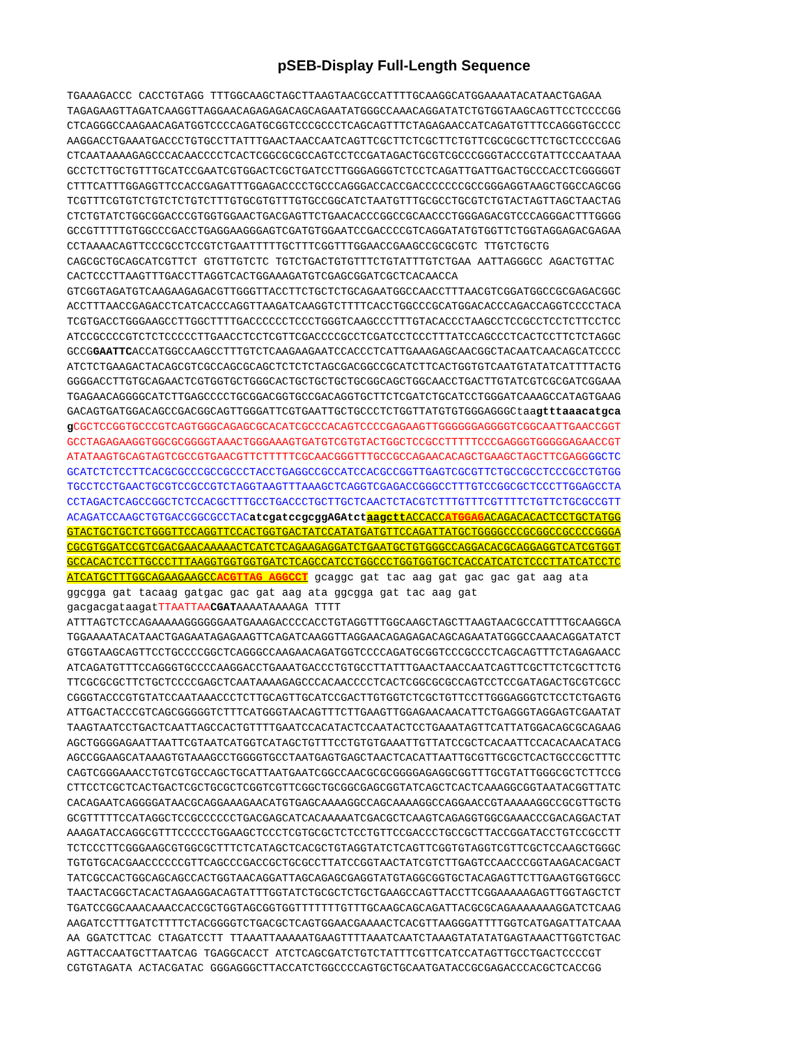pSEB-Display Full-Length Sequence
TGAAAGACCC CACCTGTAGG TTTGGCAAGCTAGCTTAAGTAACGCCATTTTGCAAGGCATGGAAAATACATAACTGAGAA TAGAGAAGTTAGATCAAGGTTAGGAACAGAGAGACAGCAGAATATGGGCCAAACAGGATATCTGTGGTAAGCAGTTCCTCCCCGG CTCAGGGCCAAGAACAGATGGTCCCCAGATGCGGTCCCGCCCTCAGCAGTTTCTAGAGAACCATCAGATGTTTCCAGGGTGCCCC AAGGACCTGAAATGACCCTGTGCCTTATTTGAACTAACCAATCAGTTCGCTTCTCGCTTCTGTTCGCGCGCTTCTGCTCCCCGAG CTCAATAAAAGAGCCCACAACCCCTCACTCGGCGCGCCAGTCCTCCGATAGACTGCGTCGCCCGGGTACCCGTATTCCCAATAAA GCCTCTTGCTGTTTGCATCCGAATCGTGGACTCGCTGATCCTTGGGAGGGTCTCCTCAGATTGATTGACTGCCCACCTCGGGGGT CTTTCATTTGGAGGTTCCACCGAGATTTGGAGACCCCTGCCCAGGGACCACCGACCCCCCCGCCGGGAGGTAAGCTGGCCAGCGG TCGTTTCGTGTCTGTCTCTGTCTTTGTGCGTGTTTGTGCCGGCATCTAATGTTTGCGCCTGCGTCTGTACTAGTTAGCTAACTAG CTCTGTATCTGGCGGACCCGTGGTGGAACTGACGAGTTCTGAACACCCGGCCGCAACCCTGGGAGACGTCCCAGGGACTTTGGGG GCCGTTTTTGTGGCCCGACCTGAGGAAGGGAGTCGATGTGGAATCCGACCCCGTCAGGATATGTGGTTCTGGTAGGAGACGAGAA CCTAAAACAGTTCCCGCCTCCGTCTGAATTTTTGCTTTCGGTTTGGAACCGAAGCCGCGCGTC TTGTCTGCTG CAGCGCTGCAGCATCGTTCT GTGTTGTCTC TGTCTGACTGTGTTTCTGTATTTGTCTGAA AATTAGGGCC AGACTGTTAC CACTCCCTTAAGTTTGACCTTAGGTCACTGGAAAGATGTCGAGCGGATCGCTCACAACCA GTCGGTAGATGTCAAGAAGAGACGTTGGGTTACCTTCTGCTCTGCAGAATGGCCAACCTTTAACGTCGGATGGCCGCGAGACGGC ACCTTTAACCGAGACCTCATCACCCAGGTTAAGATCAAGGTCTTTTCACCTGGCCCGCATGGACACCCAGACCAGGTCCCCTACA TCGTGACCTGGGAAGCCTTGGCTTTTGACCCCCCTCCCTGGGTCAAGCCCTTTGTACACCCTAAGCCTCCGCCTCCTCTTCCTCC ATCCGCCCCGTCTCTCCCCCTTGAACCTCCTCGTTCGACCCCGCCTCGATCCTCCCTTTATCCAGCCCTCACTCCTTCTCTAGGC GCCGGAATTCACCATGGCCAAGCCTTTGTCTCAAGAAGAATCCACCCTCATTGAAAGAGCAACGGCTACAATCAACAGCATCCCC ATCTCTGAAGACTACAGCGTCGCCAGCGCAGCTCTCTCTAGCGACGGCCGCATCTTCACTGGTGTCAATGTATATCATTTTACTG GGGGACCTTGTGCAGAACTCGTGGTGCTGGGCACTGCTGCTGCTGCGGCAGCTGGCAACCTGACTTGTATCGTCGCGATCGGAAA TGAGAACAGGGGCATCTTGAGCCCCTGCGGACGGTGCCGACAGGTGCTTCTCGATCTGCATCCTGGGATCAAAGCCATAGTGAAG GACAGTGATGGACAGCCGACGGCAGTTGGGATTCGTGAATTGCTGCCCTCTGGTTATGTGTGGGAGGGCtaagtttaaacatgca gCGCTCCGGTGCCCGTCAGTGGGCAGAGCGCACATCGCCCACAGTCCCCGAGAAGTTGGGGGGAGGGGTCGGCAATTGAACCGGT GCCTAGAGAAGGTGGCGCGGGGTAAACTGGGAAAGTGATGTCGTGTACTGGCTCCGCCTTTTTCCCGAGGGTGGGGGAGAACCGT ATATAAGTGCAGTAGTCGCCGTGAACGTTCTTTTTCGCAACGGGTTTGCCGCCAGAACACAGCTGAAGCTAGCTTCGAGG GGCTC GCATCTCTCCTTCACGCGCCCGCCGCCCTACCTGAGGCCGCCATCCACGCCGGTTGAGTCGCGTTCTGCCGCCTCCCGCCTGTGG TGCCTCCTGAACTGCGTCCGCCGTCTAGGTAAGTTTAAAGCTCAGGTCGAGACCGGGCCTTTGTCCGGCGCTCCCTTGGAGCCTA CCTAGACTCAGCCGGCTCTCCACGCTTTGCCTGACCCTGCTTGCTCAACTCTACGTCTTTGTTTCGTTTTCTGTTCTGCGCCGTT ACAGATCCAAGCTGTGACCGGCGCCTAC atcgatccgcggAGAtct aagctt ACCACCATGGAGACAGACACACTCCTGCTATGG GTACTGCTGCTCTGGGTTCCAGGTTCCACTGGTGACTATCCATATGATGTTCCAGATTATGCTGGGGCCCGCGGCCGCCCCGGGA CGCGTGGATCCGTCGACGAACAAAAACTCATCTCAGAAGAGGATCTGAATGCTGTGGGCCAGGACACGCAGGAGGTCATCGTGGT GCCACACTCCTTGCCCTTTAAGGTGGTGGTGATCTCAGCCATCCTGGCCCTGGTGGTGCTCACCATCATCTCCCTTATCATCCTC ATCATGCTTTGGCAGAAGAAGCCACGTTAG AGGCCT gcaggc gat tac aag gat gac gac gat aag ata ggcgga gat tacaag gatgac gac gat aag ata ggcgga gat tac aag gat gacgacgataagatTTAATTAA CGATAAAATAAAAGA TTTT ATTTAGTCTCCAGAAAAAGGGGGGAATGAAAGACCCCACCTGTAGGTTTGGCAAGCTAGCTTAAGTAACGCCATTTTGCAAGGCA TGGAAAATACATAACTGAGAATAGAGAAGTTCAGATCAAGGTTAGGAACAGAGAGACAGCAGAATATGGGCCAAACAGGATATCT GTGGTAAGCAGTTCCTGCCCCGGCTCAGGGCCAAGAACAGATGGTCCCCAGATGCGGTCCCGCCCTCAGCAGTTTCTAGAGAACC ATCAGATGTTTCCAGGGTGCCCCAAGGACCTGAAATGACCCTGTGCCTTATTTGAACTAACCAATCAGTTCGCTTCTCGCTTCTG TTCGCGCGCTTCTGCTCCCCGAGCTCAATAAAAGAGCCCACAACCCCTCACTCGGCGCGCCAGTCCTCCGATAGACTGCGTCGCC CGGGTACCCGTGTATCCAATAAACCCTCTTGCAGTTGCATCCGACTTGTGGTCTCGCTGTTCCTTGGGAGGGTCTCCTCTGAGTG ATTGACTACCCGTCAGCGGGGGTCTTTCATGGGTAACAGTTTCTTGAAGTTGGAGAACAACATTCTGAGGGTAGGAGTCGAATAT TAAGTAATCCTGACTCAATTAGCCACTGTTTTGAATCCACATACTCCAATACTCCTGAAATAGTTCATTATGGACAGCGCAGAAG AGCTGGGGAGAATTAATTCGTAATCATGGTCATAGCTGTTTCCTGTGTGAAATTGTTATCCGCTCACAATTCCACACAACATACG AGCCGGAAGCATAAAGTGTAAAGCCTGGGGTGCCTAATGAGTGAGCTAACTCACATTAATTGCGTTGCGCTCACTGCCCGCTTTC CAGTCGGGAAACCTGTCGTGCCAGCTGCATTAATGAATCGGCCAACGCGCGGGGAGAGGCGGTTTGCGTATTGGGCGCTCTTCCG CTTCCTCGCTCACTGACTCGCTGCGCTCGGTCGTTCGGCTGCGGCGAGCGGTATCAGCTCACTCAAAGGCGGTAATACGGTTATC CACAGAATCAGGGGATAACGCAGGAAAGAACATGTGAGCAAAAGGCCAGCAAAAGGCCAGGAACCGTAAAAAGGCCGCGTTGCTG GCGTTTTTCCATAGGCTCCGCCCCCCTGACGAGCATCACAAAAATCGACGCTCAAGTCAGAGGTGGCGAAACCCGACAGGACTAT AAAGATACCAGGCGTTTCCCCCTGGAAGCTCCCTCGTGCGCTCTCCTGTTCCGACCCTGCCGCTTACCGGATACCTGTCCGCCTT TCTCCCTTCGGGAAGCGTGGCGCTTTCTCATAGCTCACGCTGTAGGTATCTCAGTTCGGTGTAGGTCGTTCGCTCCAAGCTGGGC TGTGTGCACGAACCCCCCGTTCAGCCCGACCGCTGCGCCTTATCCGGTAACTATCGTCTTGAGTCCAACCCGGTAAGACACGACT TATCGCCACTGGCAGCAGCCACTGGTAACAGGATTAGCAGAGCGAGGTATGTAGGCGGTGCTACAGAGTTCTTGAAGTGGTGGCC TAACTACGGCTACACTAGAAGGACAGTATTTGGTATCTGCGCTCTGCTGAAGCCAGTTACCTTCGGAAAAAGAGTTGGTAGCTCT TGATCCGGCAAACAAACCACCGCTGGTAGCGGTGGTTTTTTTGTTTGCAAGCAGCAGATTACGCGCAGAAAAAAAGGATCTCAAG AAGATCCTTTGATCTTTTCTACGGGGTCTGACGCTCAGTGGAACGAAAACTCACGTTAAGGGATTTTGGTCATGAGATTATCAAA AA GGATCTTCAC CTAGATCCTT TTAAATTAAAAATGAAGTTTTAAATCAATCTAAAGTATATATGAGTAAACTTGGTCTGAC AGTTACCAATGCTTAATCAG TGAGGCACCT ATCTCAGCGATCTGTCTATTTCGTTCATCCATAGTTGCCTGACTCCCCGT CGTGTAGATA ACTACGATAC GGGAGGGCTTACCATCTGGCCCCAGTGCTGCAATGATACCGCGAGACCCACGCTCACCGG